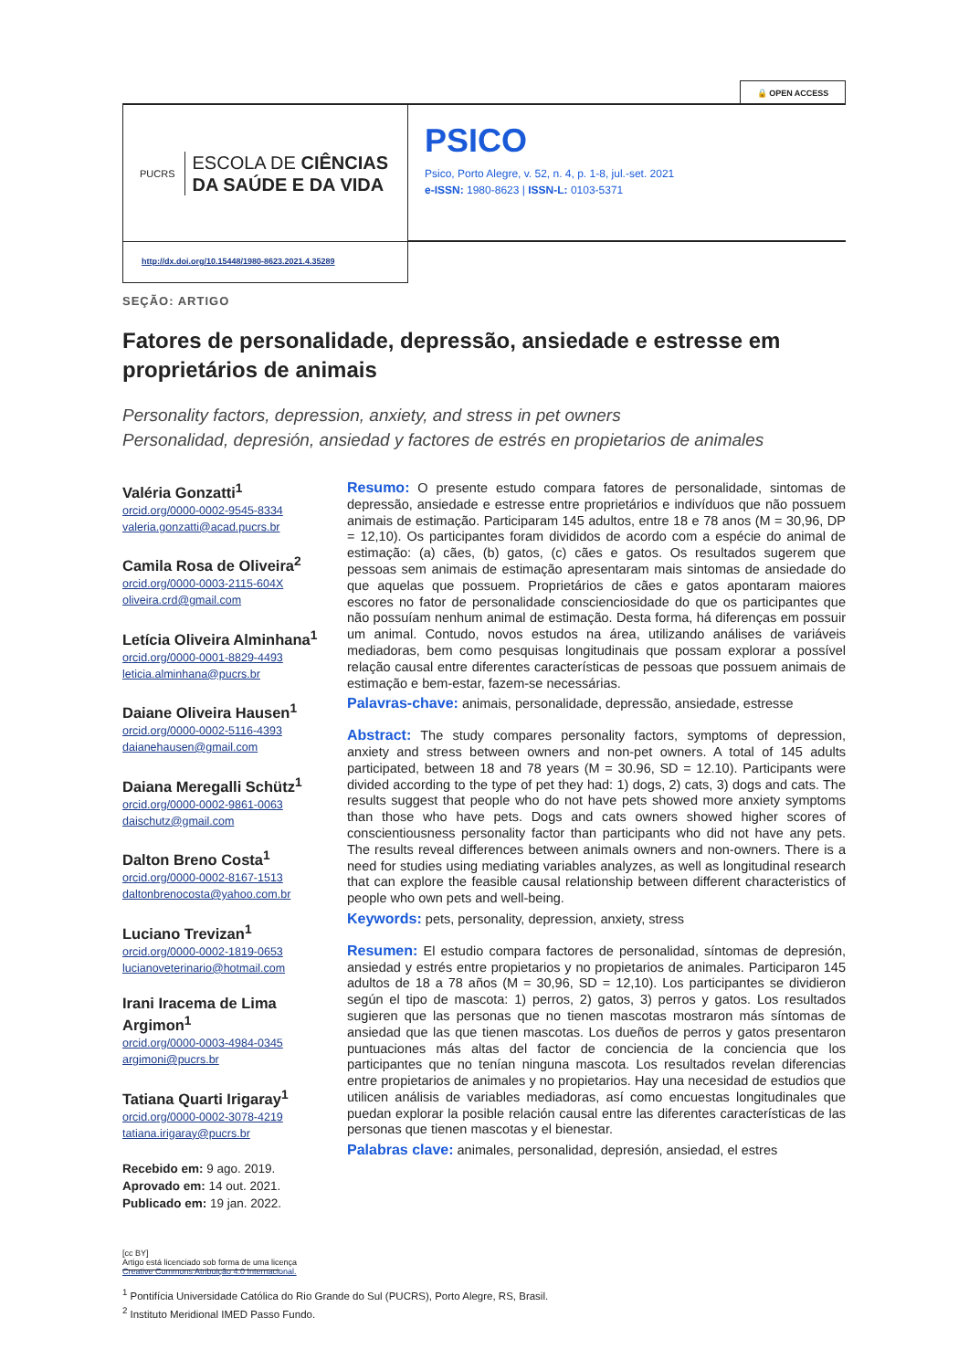🔒 OPEN ACCESS
PUCRS
ESCOLA DE CIÊNCIAS
DA SAÚDE E DA VIDA
PSICO
Psico, Porto Alegre, v. 52, n. 4, p. 1-8, jul.-set. 2021
e-ISSN: 1980-8623 | ISSN-L: 0103-5371
http://dx.doi.org/10.15448/1980-8623.2021.4.35289
SEÇÃO: ARTIGO
Fatores de personalidade, depressão, ansiedade e estresse em proprietários de animais
Personality factors, depression, anxiety, and stress in pet owners
Personalidad, depresión, ansiedad y factores de estrés en propietarios de animales
Valéria Gonzatti<sup>1</sup>
orcid.org/0000-0002-9545-8334
valeria.gonzatti@acad.pucrs.br
Camila Rosa de Oliveira<sup>2</sup>
orcid.org/0000-0003-2115-604X
oliveira.crd@gmail.com
Letícia Oliveira Alminhana<sup>1</sup>
orcid.org/0000-0001-8829-4493
leticia.alminhana@pucrs.br
Daiane Oliveira Hausen<sup>1</sup>
orcid.org/0000-0002-5116-4393
daianehausen@gmail.com
Daiana Meregalli Schütz<sup>1</sup>
orcid.org/0000-0002-9861-0063
daischutz@gmail.com
Dalton Breno Costa<sup>1</sup>
orcid.org/0000-0002-8167-1513
daltonbrenocosta@yahoo.com.br
Luciano Trevizan<sup>1</sup>
orcid.org/0000-0002-1819-0653
lucianoveterinario@hotmail.com
Irani Iracema de Lima Argimon<sup>1</sup>
orcid.org/0000-0003-4984-0345
argimoni@pucrs.br
Tatiana Quarti Irigaray<sup>1</sup>
orcid.org/0000-0002-3078-4219
tatiana.irigaray@pucrs.br
Recebido em: 9 ago. 2019.
Aprovado em: 14 out. 2021.
Publicado em: 19 jan. 2022.
[cc BY]
Artigo está licenciado sob forma de uma licença
Creative Commons Atribuição 4.0 Internacional.
Resumo: O presente estudo compara fatores de personalidade, sintomas de depressão, ansiedade e estresse entre proprietários e indivíduos que não possuem animais de estimação. Participaram 145 adultos, entre 18 e 78 anos (M = 30,96, DP = 12,10). Os participantes foram divididos de acordo com a espécie do animal de estimação: (a) cães, (b) gatos, (c) cães e gatos. Os resultados sugerem que pessoas sem animais de estimação apresentaram mais sintomas de ansiedade do que aquelas que possuem. Proprietários de cães e gatos apontaram maiores escores no fator de personalidade conscienciosidade do que os participantes que não possuíam nenhum animal de estimação. Desta forma, há diferenças em possuir um animal. Contudo, novos estudos na área, utilizando análises de variáveis mediadoras, bem como pesquisas longitudinais que possam explorar a possível relação causal entre diferentes características de pessoas que possuem animais de estimação e bem-estar, fazem-se necessárias.
Palavras-chave: animais, personalidade, depressão, ansiedade, estresse
Abstract: The study compares personality factors, symptoms of depression, anxiety and stress between owners and non-pet owners. A total of 145 adults participated, between 18 and 78 years (M = 30.96, SD = 12.10). Participants were divided according to the type of pet they had: 1) dogs, 2) cats, 3) dogs and cats. The results suggest that people who do not have pets showed more anxiety symptoms than those who have pets. Dogs and cats owners showed higher scores of conscientiousness personality factor than participants who did not have any pets. The results reveal differences between animals owners and non-owners. There is a need for studies using mediating variables analyzes, as well as longitudinal research that can explore the feasible causal relationship between different characteristics of people who own pets and well-being.
Keywords: pets, personality, depression, anxiety, stress
Resumen: El estudio compara factores de personalidad, síntomas de depresión, ansiedad y estrés entre propietarios y no propietarios de animales. Participaron 145 adultos de 18 a 78 años (M = 30,96, SD = 12,10). Los participantes se dividieron según el tipo de mascota: 1) perros, 2) gatos, 3) perros y gatos. Los resultados sugieren que las personas que no tienen mascotas mostraron más síntomas de ansiedad que las que tienen mascotas. Los dueños de perros y gatos presentaron puntuaciones más altas del factor de conciencia de la conciencia que los participantes que no tenían ninguna mascota. Los resultados revelan diferencias entre propietarios de animales y no propietarios. Hay una necesidad de estudios que utilicen análisis de variables mediadoras, así como encuestas longitudinales que puedan explorar la posible relación causal entre las diferentes características de las personas que tienen mascotas y el bienestar.
Palabras clave: animales, personalidad, depresión, ansiedad, el estres
<sup>1</sup> Pontifícia Universidade Católica do Rio Grande do Sul (PUCRS), Porto Alegre, RS, Brasil.
<sup>2</sup> Instituto Meridional IMED Passo Fundo.